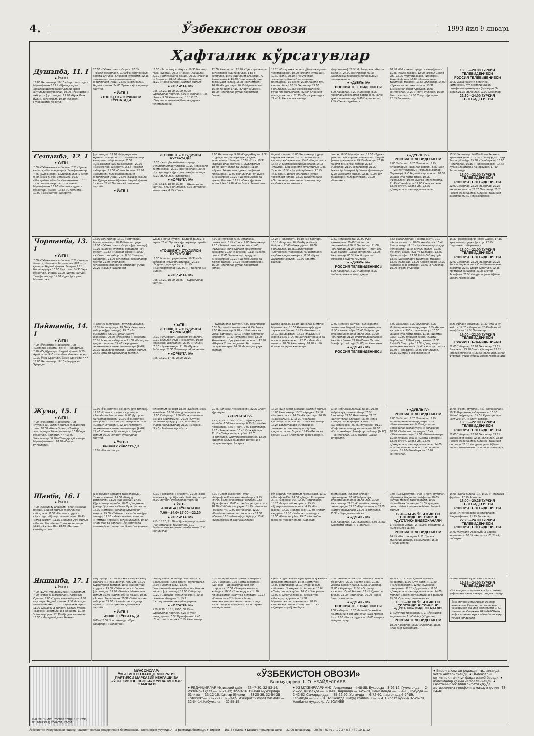4. Ўзбекистон овози 1993 йил 9 январь
Ҳафталик кўрсатувлар
| Душанба, 11. I ● ЎзТВ I 18.00 Янгиликлар. 18.10 «Бир том остида». Мультфильм. 18.25 «Кўшиқ сеҳри». Эркатош Шукурова шеърлари билан айтиладиган қўшиқлар. 19.00 «Ўзбекистон» ахбороти [рус тилида]. 19.20 «Буюк Ипак йўли». Телефильм. 19.40 «Адолат». Публицистик кўрсатув. | 20.30 «Ўзбекистон» ахбороти. 20.55 Тижорат хабарлари. 21.00 Ўзбекистон халқ ҳофизи Очилхон Отахонов куйлайди. 22.15 «Уорлднет» телекомпаниясининг янгиликлари [АҚШ]. 22.45 «Вертикаль». Бадиий фильм. 24.00 Эртанги кўрсатувлар тартиби. ● ЎзТВ II «ТОШКЕНТ» СТУДИЯСИ КЎРСАТАДИ | 18.30 «Ассалому алайкум». 19.30 Болалар учун. «Совға». 20.00 «Лаҳза». Хабарлар. 20.10 «Билиб қўйган яхши». 20.25 «Узингни эр билсанг». 21.10 «Лаҳза». Хабарлар. 21.20 «Нафс балоси». Бадиий фильм. ● «ОРБИТА IV» 5.55, 15.20, 18.20, 21.20, 00.35 — Кўрсатувлар тартиби. 6.00 «Якунлар». 6.45 «Тонг». 9.00 Янгиликлар. * * * 11.20 «Озодликка пешвоз кўйилган қадам» телемарафони. | 12.00 Янгиликлар. 12.20 «Тунги эрмаклар». Телевизион бадиий фильм. 1 ва 2-сериялар. 14.40 «Шеърият альбоми». А. Вознесенский. 15.00 Янгиликлар [сурдо таржимаси билан]. 15.25 «Телемикст». 16.10 «Ен дафтар». 16.15 Мультфильм. 16.30 Концерт. 17.15 «Стартнэйджер». 18.00 Янгиликлар [сурдо таржимаси билан]. | 18.25 «Озодликка пешвоз қўйилган қадам» телемарафони. 19.00 «Иқболи кулганда». 19.40 «Гол». 20.10 «Турмуш икир-чикирлари». Бадиий телесериал премьераси. 15-серия. 20.40 Хайрли тун, кичкинтойлар! 20.55 Эълонлар. 21.00 Янгиликлар. 21.25 Режиссёр Валерий Рубинчик фильмлари. «Қирол Стахнинг шафқатсиз ови». 22.30 «Спорт уик-энди». 22.45 П. Нерсесьян чалади. | [фортепиано]. 22.55 М. Задорнов. «Билса ҳазил...». 24.00 Янгиликлар. 00.45 «Озодликка пешвоз қўйилган қадам» телемарафони. ● «ДУБЛЬ IV» РОССИЯ ТЕЛЕВИДЕНИЕСИ 8.00 Хабарлар. 8.20 Эълонлар. 8.25 Ишбилармон кишилар даври. 8.55 «Очиқ дунё» таништиради. 9.40 Параллеллар. 9.55 «Ухшаш дунёлар». | 10.40 «К-2» таништиради: «Халқ фрахи». 11.35 «Фарс-мажор». 12.00 ТИННО Савдо уйи. 12.05 Кундузги сеанс. «Инагара». Бадиий фильм. 13.35 «Деҳқонларга тааллуқли масала». 13.55 Эълонлар. 14.00 «Тунги салон» саҳифалари. 15.30 Бизнеснинг ойнаи турмуши. 16.05 Янгиликлар. 16.20 «Рост» студияси. 16.50 Театр сафари. 17.50 Спорт кўрсатуви. 17.55 Эълонлар. | 18.00—20.30 ТУРКИЯ ТЕЛЕВИДЕНИЕСИ РОССИЯ ТЕЛЕВИДЕНИЕСИ 20.30 Душанба куни детективи. «Имонжен». Кўп серияли бадиий телефильм премьераси (Франция). 3-серия. 21.35 Эълонлар. 22.00 Хабарлар. 22.20—24.00 ТУРКИЯ ТЕЛЕВИДЕНИЕСИ |
| Сешанба, 12. I ● ЎзТВ I 7.00 «Ўзбекистон» ахбороти. 7.25 «Тушов кесиш», «Тог лавҳалари». Телефильмлар. 7.55 «Хур қизлар». Бадиий фильм. 1-серия. 9.30 Ўзбек тилини ўрганамиз. 10.00 «Машрабни куйлаб». Фильм-концерт. * * * 18.00 Янгиликлар. 18.10 «Хазина». Мультфильм. 18.20 «Ешлик» студияси кўрсатади. «Баҳс». 18.55 «Спортлото». 19.00 «Ўзбекистон» ахбороти. | [рус тилида]. 19.20 «Муҳандиснинг мунгиз». Телефильм. 19.40 Ички ишлар вазирлиги хабар қилади. 20.00 «Созандалар ҳақида ҳикоялар». 20.30 «Ўзбекистон» ахбороти. 20.55 Тижорат хабарлари. 21.00 «Олтин бешик». 22.10 «Уорлднет» телекомпаниясининг янгиликлари [АҚШ]. 22.40 «Тақдир ҳазили ёки Қушдек енгил бўлинг». Бадиий фильм. 1-серия. 23.45 Эртанги кўрсатувлар тартиби. ● ЎзТВ II | «ТОШКЕНТ» СТУДИЯСИ КЎРСАТАДИ 18.30 «Уолт Дисней таништиради...». Мультфильмлар тўплами. 19.20 «Мусиқали меҳмонхона». 20.10 «Янгиликлар». 20.40 «Бу оқшомда» кўрсатуви саҳифаларидан. 22.20 Эълонлар. «Кинонигоҳ». ● «ОРБИТА IV» 5.55, 15.20, 18.20, 21.20 — Кўрсатувлар тартиби. 6.00 Янгиликлар. 6.35 Эрталабки гимнастика. 6.45 «Тонг». | 9.00 Янгиликлар. 9.20 «Кидди-Видди». 9.35 «Турмуш икир-чикирлари». Бадиий телесериал. 15-серия. 10.05 «Гол». 10.35 «Ердамчилар мактаби». Мультфильм. 10.50 «Янги авлод танлайди». 11.40 «Луни». Телевизион ҳужжатли фильм премьераси. 12.00 Янгиликлар. Кундузги киноэкспресс. 12.20 «Шерлок Холмс ва доктор Ватсон». 13.25 «Сени кўрганим кузим йўқ». 14.40 «Ким бор!». Телевизион | бадиий фильм. 15.00 Янгиликлар [сурдо таржимаси билан]. 15.25 Ишбилармон кишилар хабарномаси. 15.40 «Ен дафтар». 15.45 Э. Колмановский қўшиқлари. 16.15 «Маугли». Беш серияли мультфильм. 1 ва 2-серия. 16.55 «Бу қайсар Фяни». 17.15 «440 герц». 18.00 Янгиликлар [сурдо таржимаси билан]. 18.25 Давлатпараро «Останкино» телеканали таништиради: «Кубань кундаликлари». | 1-қисм. 18.50 Мультфильм. 19.00 «Эдемга қайтиш». Кўп серияли телевизион бадиий фильм премьераси. 19.55 «Мавзу». 20.40 Хайрли тун, кичкинтойлар! 20.55 Эълонлар. 21.00 Янгиликлар. 21.20 Режиссёр Валерий Рубинчик фильмлари. 22.25 Ҳужжатли фильм. 22.45 «1993 йил кўшиқлари» телефестивали. 01.00 «Максима». | ● «ДУБЛЬ IV» РОССИЯ ТЕЛЕВИДЕНИЕСИ 8.00 Хабарлар. 8.20 Эълонлар. 8.25 «Ишбилармон кишилар даври». 8.55 «Хор — менинг танланим» (Норильск, Яллар, Одамлар). 9.50 Бадиий марсилмлар. 10.00 Ишдан бўш пайтингизда. 10.25 «Фольклор». 10.50 Мусиқа йирик пландa. 11.45 «Танаффус». 12.00 Кундузги сеанс. 13.30 ТИННО Савдо уйи. 13.35 «Деҳқонларга тааллуқли масала». | 13.55 Эълонлар. 14.00 «Момо Тереза». Ҳужжатли фильм. 15.20 «Танаффус». Петр Титов куйлайди. 15.30 «Телебиржа». 16.00 Янгиликлар. 16.15 «Телекроссворд». 16.45 Хусусийлаштириш панорамаси. 17.10 Тилла новда. 18.00—22.00 ТУРКИЯ ТЕЛЕВИДЕНИЕСИ РОССИЯ ТЕЛЕВИДЕНИЕСИ 22.00 Хабарлар. 22.20 Эълонлар. 22.25 «Асил холича...». 23.20 Эълонлар. 23.25 Россия Федерацияси Олий Кенгашининг сессияси. 00.40 «Мусиқий снов». |
| Чоршанба, 13. I ● ЎзТВ I 7.00 «Ўзбекистон» ахбороти. 7.25 «Хотира билан суҳбатлар». Телефильм. 8.00 «Хур қизлар». Бадиий фильм. 2-серия. 9.25 Болалар учун. 10.00 Турк тили. 10.30 Ўқув кўрсатуви. Физика. 11.00 «Дунганча тўй». Телефильмлар. 11.30 Ўқув кўрсатуви. Математика. | 18.00 Янгиликлар. 18.10 «Миттивой». Мультфильмлар. 18.40 Болалар учун. 19.00 «Ўзбекистон» ахбороти [рус тилида]. 19.20 «Ешлик» студияси кўрсатади. «Уч суҳбат». 19.55 «Назорат экрани». 20.30 «Ўзбекистон» ахбороти. 20.55 Тижорат хабарлари. 21.00 Телевизион новеллалар театри. 21.50 «Уорлднет» телекомпаниясининг янгиликлари [АҚШ]. 22.20 «Тақдир ҳазили ёки | Қушдек енгил бўлинг». Бадиий фильм. 2-серия. 23.45 Эртанги кўрсатувлар тартиби. ● ЎзТВ II «ТОШКЕНТ» СТУДИЯСИ КЎРСАТАДИ 18.30 Болалар учун фильм. 19.35 «Уй-жойларни хусусийлаштириш». 20.15 «Эсдалик учун дастхат». 21.15 «Ишбилармонлар». 22.00 «Янги йилингиз билан!». ● «ОРБИТА IV» 5.55, 15.20, 18.20, 23.55 — Кўрсатувлар тартиби. | 6.00 Янгиликлар. 6.35 Эрталабки гимнастика. 6.45 «Тонг». 9.00 Янгиликлар. 9.20 «Тинглаб, томоша қилинг». 9.40 «Флуэраш» халқ куйлари оркестрининг концерти. 10.30 «440 герц». 11.15 «Брэйн-ринг». 12.00 Янгиликлар. Кундузги киноэкспресс. 12.20 «Шерлок Холмс ва доктор Ватсон». 13.25 «Кундузги поезд». 15.00 Янгиликлар [сурдо таржимаси билан]. | 15.25 «Телемикст». 16.10 «Ен дафтар». 16.15 «Маугли». 16.55 «Бугун бизда байрам». 17.45 «Технодром». 18.00 Янгиликлар. 18.25 Давлатпараро «Останкино» телеканали таништиради: «Кубань кундаликлари». 18.50 «Буюк Давиднинг совути». 19.00 «Эдемга қайтиш». | 19.50 «Миниатюра». 20.00 Рукн премьераси. 20.40 Хайрли тун, кичкинтойлар! 20.55 Эълонлар. 21.00 Янгиликлар. 21.25 Эски йил — янги йил. 23.25 Париж—Дакар авторалли. 24.00 Янгиликлар. 00.35 Чак Норрис — кикбоксинг бўйича чемпион. ● «ДУБЛЬ IV» РОССИЯ ТЕЛЕВИДЕНИЕСИ 8.00 Хабарлар. 8.20 Эълонлар. 8.25 Ишбилармон кишилар даври. | 8.55 Параллеллар. «Тонгги сезги». 9.10 «Асил холича...». 10.05 «Альбуша». 10.45 Тилла новда. 11.15 «Бу Ивановгода содир бўлган эди». 11.45 Мульти-пульти. 11.55 Кундузги сеанс. «Санта-Барбара». 12.45 Трансросэфир. 13.30 ТИННО Савдо уйи. 13.35 «Деҳқонларга тааллуқли масала». 13.55 Эълонлар. 14.00 Ҳонаки экран. 15.30 «Бизнес: янги номлар». 15.45 Янгиликлар. 16.00 «Рост» студияси. | 16.30 Трансросэфир. «Узоқ Шарқ». 17.15 Христианлар учун кўрсатув. 17.45 Парламент хабарномаси. 18.00—22.00 ТУРКИЯ ТЕЛЕВИДЕНИЕСИ РОССИЯ ТЕЛЕВИДЕНИЕСИ 22.00 Хабарлар. 22.20 Эълонлар. 22.25 Россия Федерацияси Олий Кенгашининг сессияси. 22.40 Спорт кўрсатуви. 22.45 Криминал хабарлар. 23.25 Виктор Астафьев. 23.55 Фигурали учиш бўйича Европа чемпионати. |
| Пайшанба, 14. I ● ЎзТВ I 7.00 «Ўзбекистон» ахбороти. 7.25 «Сопопда акс этган дунё». Телефильм. 7.40 «Оқ бўрилар». Бадиий фильм. 9.20 Араб тили. 9.50 «Насиба». Фильм-концерт. 10.30 Ўқув кўрсатуви. Ўзбек адабиёти. * * * 18.00 Янгиликлар. 18.10 «Фаррух ва Зумрад». | «Гаройиб саргузашт». Мультфильмлар. 18.35 Болалар учун. 19.00 «Ўзбекистон» ахбороти [рус тилида]. 19.20 «Эл эъзозлаган олим». 19.50 «Бобур лирикаси». 20.30 «Ўзбекистон» ахбороти. 20.55 Тижорат хабарлари. 21.00 «Истиқлол қалдирғочлари». 21.40 «Уорлднет» телекомпаниясининг янгиликлари [АҚШ]. 22.10 «Дельфин индоси». Бадиий фильм. 23.45 Эртанги кўрсатувлар тартиби. | ● ЎзТВ II «ТОШКЕНТ» СТУДИЯСИ КЎРСАТАДИ 18.30 «Бумеранг». Экология кундалиги. 19.10 Болалар учун. «Табассум». 19.40 «Мусиқали дақиқалар». 20.00 «Пульс». 20.10 «Бу оқшомда». 21.20 «Пульс». Хабарлар. 21.30 Эълонлар. «Кинонигоҳ». ● «ОРБИТА IV» 5.55, 15.20, 17.55, 20.20, 21.20 | — Кўрсатувлар тартиби. 6.00 Янгиликлар. 6.35 Эрталабки гимнастика. 6.45 «Тонг». 9.00 Янгиликлар. 9.20 «...16 ёшгача ва ундан катталар». 10.10 «Лорд Артурнинг жиноятчи». 11.40 «Тутунган ака». 12.00 Янгиликлар. Кундузги киноэкспресс. 12.20 «Шерлок Холмс ва доктор Ватсоннинг саргузаштлари». 14.50 «Мулоҳаза учун фурсат». | Бадиий фильм. 14.40 «Довюрак киймкча». Мультфильм. 15.00 Янгиликлар [сурдо таржимаси билан]. 15.25 «Телемикст». 16.10 «Ен дафтар». 16.15 «Маугли». 5-серия. 16.35 В.-А. Моцарт. Фортепиано ва оркестр учун концерт. 17.30 «Мансабга миниш». 18.00 Янгиликлар. 18.20 «...16 ёшгача ва ундан катталар». | 19.00 «Эдемга қайтиш». Кўп серияли телевизион бадиий фильм премьераси. 19.50 «Катта сайр». 20.40 Хайрли тун, кичкинтойлар! 20.55 Эълонлар. 21.00 Янгиликлар. 21.25 Олимпиадачиларнинг Янги йил базми. 22.40 «Олтин Остап». Танаффус пайтида [24.00] — Янгиликлар. ● «ДУБЛЬ IV» РОССИЯ ТЕЛЕВИДЕНИЕСИ | 8.00 Хабарлар. 8.20 Эълонлар. 8.25 Ишбилармон кишилар даври. 8.55 «Бизнес ва сиёсат». 9.50 «Шарман-шоу». 10.30 Ишдан бўш пайтингизда. 11.45 «Шарман-шоу». 12.00 Кундузги сеанс. «Санта-Барбара». 12.50 «Кузнухонним». 13.30 ТИННО Савдо уйи. 13.35 «Деҳқонларга тааллуқли масала». 14.45 «Уста дастхати». 15.50 «Танаффус». 16.00 Янгиликлар. 16.15 Дмитрий Покровскийнинг | халқ куйлари ансамбли. 16.40 «Мана бу жой...». 17.20 «М-трест». 17.45 «Мансаб алифбоси». 17.55 Эълонлар. 18.00—22.00 ТУРКИЯ ТЕЛЕВИДЕНИЕСИ РОССИЯ ТЕЛЕВИДЕНИЕСИ 22.00 Хабарлар. 22.20 Эълонлар. 22.25 Эълонлар. 23.20 Спорт кўрсатуви. 23.25 «Новий иллюзион». 23.55 Эълонлар. 24.00 Фигурали учиш бўйича Европа чемпионати. |
| Жума, 15. I ● ЎзТВ I 7.00 «Ўзбекистон» ахбороти. 7.25 «Кўприкча». Бадиий фильм. 9.35 Инглиз тили. 10.00 «Оқсоч Урал», «Эльбрус этакларида». Телефильмлар. 10.30 Ўқув кўрсатуви. Зоология. * * * 18.00 Янгиликлар. 18.10 «Уйинқароқ болалар». Мультфильмлар. 18.30 «Санъат гунчалари». | 19.00 «Ўзбекистон» ахбороти [рус тилида]. 19.20 «Ешлик» студияси кўрсатади. «Талабалик йилларим». 20.00 Дутор ва танбур тароналари. 20.30 «Ўзбекистон» ахбороти. 20.55 Тижорат хабарлари. 21.00 «Санъат усталари». 22.10 «Уорлднет» телекомпаниясининг янгиликлари [АҚШ]. 22.40 «Учовлон йўлга чиқди». Бадиий фильм. 00.05 Эртанги кўрсатувлар тартиби. ● ЎзТВ II БИШКЕК КЎРСАТАДИ 18.05 «Маппет-шоу». | телефильм-концерт. 18.30 «Байкем, Эжем жана биз». 18.50 «Молдова шишаси». 19.00 Хабарлар. 19.20 «Халқ соглиги — бизнинг бойлигимиз». 20.00 «Султон Ибраимов фондусу». 21.00 «Назар» [эълон, билдирувлар]. 21.20 «Бизнес». 21.40 «Аюб—тоонун абал». | 21.55 «Эл эмгентен эскерет». 22.05 Спорт кўрсатуви. ● «ОРБИТА IV» 5.55, 11.55, 15.20, 18.20 — Кўрсатувлар тартиби. 6.00 Янгиликлар. 6.35 Эрталабки гимнастика. 6.45 «Тонг». 9.00 Янгиликлар. 9.20 «Зазеркалье». 10.45 Халқ куйлари. 11.15 «Саёҳатчилар клуби». 12.00 Янгиликлар. Кундузги киноэкспресс. 12.20 «Шерлок Холмс ва доктор Ватсоннинг саргузаштлари». 2-серия. | 13.35 «Бир севги қиссаси». Бадиий фильм. 15.00 Янгиликлар. 15.25 «Бридж». 15.50 «Бизнес-класс». 16.05 «Ен дафтар». 16.10 «Зазеркалье». 17.15 Л. Николаева куйлайди. 17.45 «Иш». 18.00 Янгиликлар. 18.25 Давлатпараро «Останкино» телеканали таништиради: «Кубань кундаликлари». 3-қисм. 18.45 «Инсон ва қонун». 19.15 «Австралия хроникалари». | 19.45 «Мўъжизалар майдони». 20.40 Хайрли тун, кичкинтойлар! 20.55 Эълонлар. 21.00 Янгиликлар. 21.20 «Детективлар клубида». 23.05 «Муз устида». Хореографик сюита. 23.20 «Сиёсий бюро». 00.35 «Музобоз». 01.15 «Хафтанинг машҳур кишилари». 01.30 «Хит-конвейер». Танаффус пайтида [24.00] — Янгиликлар. 02.30 Париж—Дакар авторалли. | ● «ДУБЛЬ IV» РОССИЯ ТЕЛЕВИДЕНИЕСИ 8.00 Хабарлар. 8.20 Эълонлар. 8.25 Ишбилармон кишилар даври. 8.55 «Ватаним менинг». 9.25 «Қизлар ва болакайлар сиздан учун» (Голландия). 10.30 «Хайвонот оламида». 10.45 «Жентльмен-шоу». 11.00 «Чингизхонлар». 11.50 Кундузги сеанс. «Санта-Барбара». 13.30 ТИННО Савдо уйи. 13.40 «Деҳқонларга тааллуқли масала». 14.00 «Околесица» набареси. 15.00 Мульти-пульти. 15.20 «Телебиржа». 16.00 Янгиликлар. | 16.05 «Рост» студияси. «Эй, корбоболар». 16.35 Парламент хабарномаси. 16.50 Жанобла-ўртоқлар. 17.05 Жума кунлари Уолт Дисней. «Галати давлар». 18.00—22.00 ТУРКИЯ ТЕЛЕВИДЕНИЕСИ РОССИЯ ТЕЛЕВИДЕНИЕСИ 22.00 Хабарлар. 22.20 Эълонлар. 22.25 Варшацини мавзу. 22.45 Эълонлар. 23.10 Россия Федерацияси Олий Кенгашининг сессияси. 23.15 Фигурали учиш бўйича Европа чемпионати. 24.00 «Сафсаталар». |
| Шанба, 16. I ● ЎзТВ I 7.00 «Ассалому алайкум». 8.00 «Тезюрар поезд». Бадиий фильм. 9.30 Алифбо сабоқлари. 10.00 «Ешлик» студияси кўрсатади. «Рўзгор ташвишлари». 10.45 «Элга хизмат». 11.15 Болалар учун фильм. «Мария, Мирабелла Трансэкстерияда». 12.25 «Футбол-93». 13.00 «Эстрада калейдоскопи». | [1 январдаги кўрсатув такрорланади]. Тижорат канали: 14.00 «Багдод истиқболи». 14.20 «Биножора». 17.55 Кўрсатувлар тартиби. 18.00 «Дадамнинг ўрнида бўлсам», «Уйин». Мультфильмлар. 18.30 «Томоша» болалар гуруҳининг чиқиши. 19.00 «Ўзбекистон» ахбороти [рус тилида]. 19.20 «Менга етиб ол, шамол», «Чиммаде бир кун». Телефильмлар. 19.40 «Актёрлар ва роллар». Ўзбекистонда хизмат кўрсатган артист Ҳусан Амирқулов. | 20.30 «Туркистон» ахбороти. 21.00 «Янги йилингиз қутлуғ бўлсин!». Байрам дастури. 24.00 Эртанги кўрсатувлар тартиби. ● ЎзТВ II АШГАБАТ КЎРСАТАДИ 7.00—14.00 17.00—23.30 ● «ОРБИТА IV» 6.55, 15.20, 21.20 — Кўрсатувлар тартиби. 7.00 Эрталабки гимнастика. 7.10 Ишбилармон кишининг шанба тонги. 7.55 Янгиликлар. | 8.30 «Спорт-имконият». 9.00 «Марафон-15» — кичкинтойларга. 9.25 «НУЖ: эълон қилинмаган хатлар». 9.55 Мультфильм. 10.00 «Шанба кунги дастхат». 10.30 «Тиббиёт сиз учун». 11.15 «Нелли ва Президент». 12.00 Янгиликлар. 12.20 «Камбагалларнинг олтин юраги». 13.00 «Соло». 13.15 «Бешафқат буйруқ». 13.45 «Кора кўркам от саргузаштлари». | кўп серияли телефильм премьераси. 13.10 «Марафон-15». 14.00 «Диққат: Ешларнинг X...», «Воронеж-92». 15.00 Янгиликлар. 15.20 «Марказий экспресс». 15.55 «Дракулито—вампирча». 16.15 «Ескс шаҳри». 16.30 «Ультра-син». 17.05 «Кизил квадрат». 18.10 «Хайвонот оламида». 18.30 «Рицарли уйи». 19.50 «Коламбия пикчерс» таништиради: «Садоқат». | премьераси. «Адолат кучлари сериалидан». 20.40 Хайрли тун, кичкинтойлар! 20.55 Эълонлар. 21.00 Янгиликлар. 21.25 «Коламбия пикчерс» таништиради. 22.20 «Европа плюс». 23.20 Театр учрашувлари. 24.00 Янгиликлар. 00.35 «Парадиз-коктейль». ● «ДУБЛЬ IV» 8.00 Хабарлар. 8.20 «Олампа». 8.50 Ишдан бўш пайтингизда. «ТВ-ателье». | 9.05 «03 кўрсатуви». 9.35 «Рост» студияси. «Кремлда Рождество зиёфати». 10.05 «Бурда моден» тавсия этади. 10.35 «Нагайбакн Парижда». 11.05 Кундузги сеанс. «Мно болаганман Мно». Бадиий фильм. 12.40—14.45 ЎЗБЕКИСТОН ТЕЛЕВИДЕНИЕСИНИНГ «ДЎСТЛИК» ВИДЕОКАНАЛИ 1. «Безнен мирас». 2. «Бурч» кўрсатуви. 3. «Цирк! Цирк! Цирк!». РОССИЯ ТЕЛЕВИДЕНИЕСИ 14.45 «Волхонкадаги А. С. Пушкин музейида декабрь оқшомлари». 15.35 «Тилла шпора». | 16.05 «Бола тилидан...». 16.30 «Чегарасиз футбол». 17.45 Фольклор. 18.00—20.25 ТУРКИЯ ТЕЛЕВИДЕНИЕСИ РОССИЯ ТЕЛЕВИДЕНИЕСИ 20.25 «Унинг навиронлиги сирлари». Бадиий фильм. 21.15 Эълонлар. 22.20—24.00 ТУРКИЯ ТЕЛЕВИДЕНИЕСИ РОССИЯ ТЕЛЕВИДЕНИЕСИ 24.00 Фигурали учиш бўйича Европа чемпионати. 00.55 «Ассорти». 01.25 «Ад либитум». |
| Якшанба, 17. I ● ЎзТВ I 7.00 «Бутун умр давомида». Телефильм. 7.20 «Устоз ва шогирдлар». Ҳамроқул Одилов. 8.00 «Туркистон» ахбороти. 8.30 «Курьер». Бадиий фильм. 9.50 «Бочкада спорт байрами». 10.10 «Ҳужжатли экран». 11.00 Самарқанд вилояти Оқдарё тумани «Тарона» ансамблининг концерти. 11.30 Усмирлар учун. 12.30 «Деҳқон ва замин». 13.30 «Марду майдон». Бизнес- | шоу. Бухоро. 17.20 Москва. «Уларни халқ сайлаган». Президент И. Каримов. 18.00 Кўрсатувлар тартиби. 18.05 «Кичкинтой» студияси. 19.00 «Ўзбекистон» ахбороти [рус тилида]. 19.20 «Чимён». Манзарали фильм. 19.40 «Билиб қўйган яхши». 19.45 «Аския». Телефильм. 20.30 «Ўзбекистон» ахбороти. 21.00 «Янги йилингиз қутлуғ бўлсин!». 24.00 Эртанги кўрсатувлар тартиби. ● ЎзТВ II БИШКЕК КЎРСАТАДИ 9.05—12.00 Программада: «Хуш хабарлар»; «Баластан»; | «Тирүү пайт»; Болалар телетеатри. Т. Маадыбеков. «Она юраги»; мультфильм. 18.05 «Маппет-шоу». 18.30 Телетомошабинлар талабларига биноан концерт [рус тилида]. 19.00 Хабарлар. 19.20 «Сайрасин булбул бозори». 20.45 «Канизак Изаура». 21.55 А. Токтомушевнинг ижодий портрети. ● «ОРБИТА IV» 6.20, 8.30, 15.15, 19.00, 00.15 — Кўрсатувлар тартиби. 6.25 «Руҳни чиниқтириш». 6.35 Мультфильм. 7.40 «Спортлото» тиражи. 7.55 Янгиликлар. | 8.35 Валерий Камистратов. «Узгариш». 9.00 «Марказ». 9.30 «Эрта саҳарлаб». «Денвер — динозаврларнинг энг охиргиси». 10.00 «Хозирча ҳаммаси жойида». 10.30 «Тонг юлдузи». 11.20 Кинохаҳқатми! «Балтика депутати». 12.15 «Паночка». «КТВ-1» ва «Франс интернасионал» канали таништиради. 13.35 «Пиф ва Геркулес». 13.45 «Кусто командасининг | сувости одиссеяси». Кўп серияли ҳужжатли фильм премьераси. 14.35 «Эрмитаж». 15.00 Янгиликлар. 15.10 «Уларни халқ сайлаган». Президент И. Каримов. 16.05 «Саёҳатчилар клуби». 16.50 «Панорама». 17.00 А. Хачатурян ва М. Лермонтов. «Маскарад» драмаси. 17.50 Мультфильмлар премьераси. 18.45 Янгиликлар. 19.00 «Театр+ТВ». 19.55 «Ҳунарли хор бўлмайди». | 20.00 Якшанба кинопрограммаси. «Иккие кўрсатуви». 20.30 «Хеппи-энд». 21.45 Москва кинохит-парад. 21.55 Эълонлар. 22.00 «Якунлар». 22.55 «Орзулар вокзали». Юрий Башмет. 23.45 Ҳужжатли фильм. 24.00 Янгиликлар. 00.20 Париж—Дакар авторалли. ● «ДУБЛЬ IV» РОССИЯ ТЕЛЕВИДЕНИЕСИ 8.00 Хабарлар. 8.20 Миллий баскетбол уюшмасининг финали. 9.00 «Сиз яратган боғ». 9.30 «Рост» студияси. 10.00 «Кирол­линдаги сарғу- | зашт». 10.30 «Халқ анганламаган концерти». 11.00 «Ати-бати...». 11.30 «Телекроссворд». 12.00 «Ҳужжатли панорама». 13.25 «Доразмон». 13.50 «Деҳқонларга тааллуқли масала». 14.00 Миллий баскетбол уюшмасининг финали. 15.00 Юристлар телетаналови. 15.55—18.00 ЎЗБЕКИСТОН ТЕЛЕВИДЕНИЕСИНИНГ «ДЎСТЛИК» ВИДЕОКАНАЛИ 1. «Дўстлик тароналари». 2. «Ўзбекистон маданияти». 3. «Сайёҳ» («Туризм»). РОССИЯ ТЕЛЕВИДЕНИЕСИ 18.00 Хабарлар. 18.20 Эълонлар. 18.25 «Хар бир кун байрам». | олами. «Винни Пух». «Кора плашч». 19.25—24.00 ТУРКИЯ ТЕЛЕВИДЕНИЕСИ «Тошкентдаи галирааве ва кўрсатамиз» ҳафтаномасининг январь сонидан олинди. Ўзбекистон Республикаси Фанлар академияси Президиуми, механика бошқармаси фанлар академияси С. С. Неъматова Содиқжон НЕЪМАТОВнинг вафот этганини муносабати билан чуқур таъзия билдиради. |
МАНЗИЛИМИЗ: 700083 ТОШКЕНТ, ГСП, ЛЕНИНГРАД КЎЧАСИ, 32-УЙ.
МУАССИСЛАР:
ЎЗБЕКИСТОН ХАЛҚ ДЕМОКРАТИК ПАРТИЯСИ МАРКАЗИЙ КЕНГАШИ ВА «ЎЗБЕКИСТОН ОВОЗИ» ЖУРНАЛИСТЛАР ЖАМОАСИ
«ЎЗБЕКИСТОН ОВОЗИ»
Бош муҳаррир Ш. О. УБАЙДУЛЛАЕВ.
● РЕДАКЦИЯЛАР Иқтисодий ҳаёт — 33-47-80, 32-53-14. Ижтимоий ҳаёт — 32-21-43; 32-53-16. Вилоят мухбирлари бўлими — 33-12-16. Хатлар бўлими — 33-20-36; 32-54-35. Котибият — 33-72-83, 32-53-05. Ахборот тижорат хизмати — 32-54-14. Қабулхона — 32-55-15.
● УЗ МУХБИРЛАРИМИЗ: Андижонда—4-48-85, Бухорода—3-96-12, Гулистонда — 2-26-22, Жиззахда — 3-31-86, Қаршида — 3-25-79, Наманганда — 6-54-11, Нукусда — 2-42-62, Самарқандда — 35-22-90, Урганчда — 6-72-60, Фарғонада 6-97-89, Термизда — 2-23-01, Тошкентда: шаҳар бўйича 33-76-04. Вилоят бўйича 32-26-70. Навбатчи муҳаррир: А. БОЛИЕВ.
● Биронга ҳам хат редакция тирланганда четга қайтарилмайди. ● Эълонларни кечиктирилган учун фақат жавоб беради. ● Қўлёзмалар ҳажми чегараланмайди. ● Газетанинг босилиш сифати ҳақида эътирозингиз телефонига маълум қилинг: 33-34-48.
Ўзбекистон Республикаси «Шарқ» нашриёт-матбаа концернининг босмахонаси. Газета офсет усулида А—2 форматда босилади. ● Тиражи — 150764 нусха. ● Босишга топшириш вақти — 21.00 топширилди—20.30 Г 07 № 7. 1 2 3 4 5 6 7 8 9 10 11 12